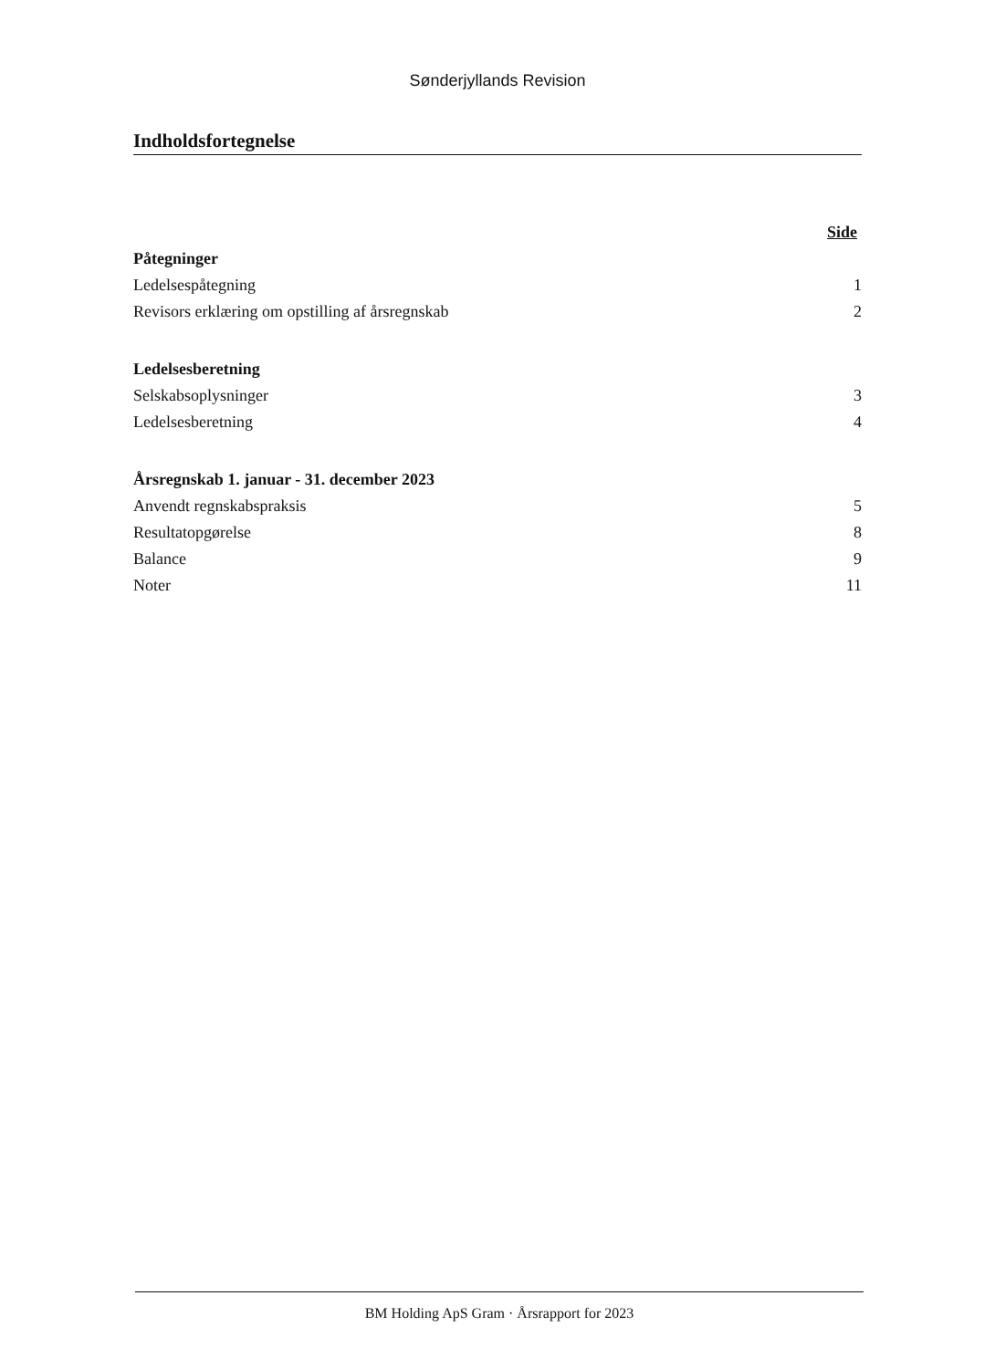Sønderjyllands Revision
Indholdsfortegnelse
Side
Påtegninger
Ledelsespåtegning 1
Revisors erklæring om opstilling af årsregnskab 2
Ledelsesberetning
Selskabsoplysninger 3
Ledelsesberetning 4
Årsregnskab 1. januar - 31. december 2023
Anvendt regnskabspraksis 5
Resultatopgørelse 8
Balance 9
Noter 11
BM Holding ApS Gram · Årsrapport for 2023